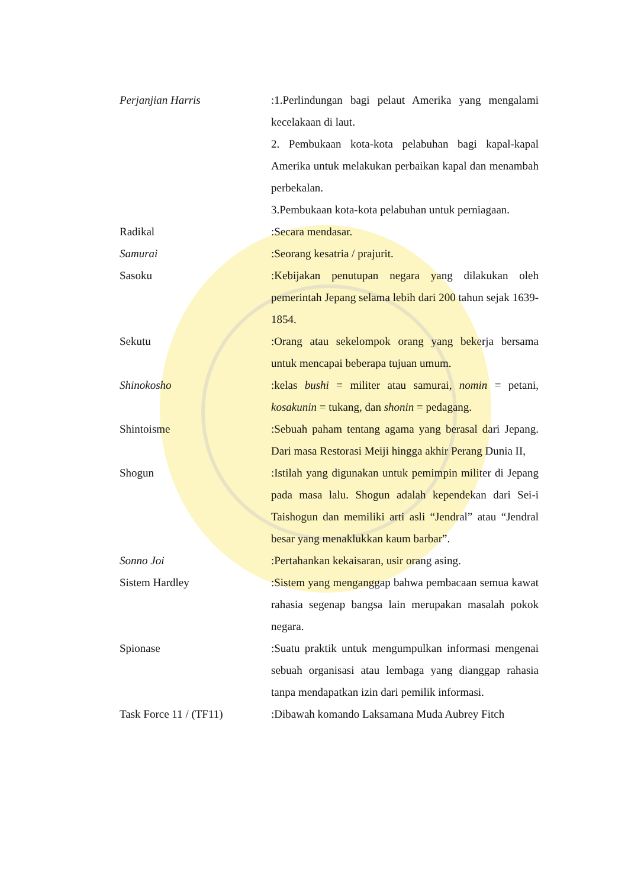Perjanjian Harris :1.Perlindungan bagi pelaut Amerika yang mengalami kecelakaan di laut.
2. Pembukaan kota-kota pelabuhan bagi kapal-kapal Amerika untuk melakukan perbaikan kapal dan menambah perbekalan.
3.Pembukaan kota-kota pelabuhan untuk perniagaan.
Radikal :Secara mendasar.
Samurai :Seorang kesatria / prajurit.
Sasoku :Kebijakan penutupan negara yang dilakukan oleh pemerintah Jepang selama lebih dari 200 tahun sejak 1639-1854.
Sekutu :Orang atau sekelompok orang yang bekerja bersama untuk mencapai beberapa tujuan umum.
Shinokosho :kelas bushi = militer atau samurai, nomin = petani, kosakunin = tukang, dan shonin = pedagang.
Shintoisme :Sebuah paham tentang agama yang berasal dari Jepang. Dari masa Restorasi Meiji hingga akhir Perang Dunia II,
Shogun :Istilah yang digunakan untuk pemimpin militer di Jepang pada masa lalu. Shogun adalah kependekan dari Sei-i Taishogun dan memiliki arti asli “Jendral” atau “Jendral besar yang menaklukkan kaum barbar”.
Sonno Joi :Pertahankan kekaisaran, usir orang asing.
Sistem Hardley :Sistem yang menganggap bahwa pembacaan semua kawat rahasia segenap bangsa lain merupakan masalah pokok negara.
Spionase :Suatu praktik untuk mengumpulkan informasi mengenai sebuah organisasi atau lembaga yang dianggap rahasia tanpa mendapatkan izin dari pemilik informasi.
Task Force 11 / (TF11) :Dibawah komando Laksamana Muda Aubrey Fitch